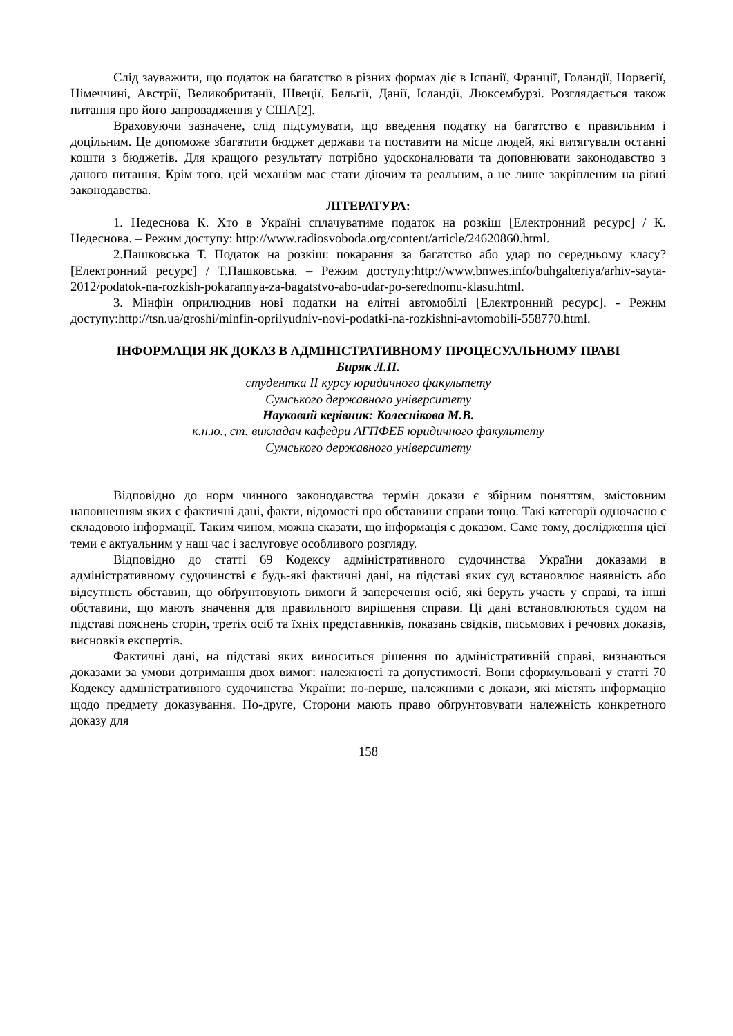Слід зауважити, що податок на багатство в різних формах діє в Іспанії, Франції, Голандії, Норвегії, Німеччині, Австрії, Великобританії, Швеції, Бельгії, Данії, Ісландії, Люксембурзі. Розглядається також питання про його запровадження у США[2].
Враховуючи зазначене, слід підсумувати, що введення податку на багатство є правильним і доцільним. Це допоможе збагатити бюджет держави та поставити на місце людей, які витягували останні кошти з бюджетів. Для кращого результату потрібно удосконалювати та доповнювати законодавство з даного питання. Крім того, цей механізм має стати діючим та реальним, а не лише закріпленим на рівні законодавства.
ЛІТЕРАТУРА:
1. Недеснова К. Хто в Україні сплачуватиме податок на розкіш [Електронний ресурс] / К. Недеснова. – Режим доступу: http://www.radiosvoboda.org/content/article/24620860.html.
2.Пашковська Т. Податок на розкіш: покарання за багатство або удар по середньому класу? [Електронний ресурс] / Т.Пашковська. – Режим доступу:http://www.bnwes.info/buhgalteriya/arhiv-sayta-2012/podatok-na-rozkish-pokarannya-za-bagatstvo-abo-udar-po-serednomu-klasu.html.
3. Мінфін оприлюднив нові податки на елітні автомобілі [Електронний ресурс]. - Режим доступу:http://tsn.ua/groshi/minfin-oprilyudniv-novi-podatki-na-rozkishni-avtomobili-558770.html.
ІНФОРМАЦІЯ ЯК ДОКАЗ В АДМІНІСТРАТИВНОМУ ПРОЦЕСУАЛЬНОМУ ПРАВІ
Биряк Л.П.
студентка ІІ курсу юридичного факультету
Сумського державного університету
Науковий керівник: Колеснікова М.В.
к.н.ю., ст. викладач кафедри АГПФЕБ юридичного факультету
Сумського державного університету
Відповідно до норм чинного законодавства термін докази є збірним поняттям, змістовним наповненням яких є фактичні дані, факти, відомості про обставини справи тощо. Такі категорії одночасно є складовою інформації. Таким чином, можна сказати, що інформація є доказом. Саме тому, дослідження цієї теми є актуальним у наш час і заслуговує особливого розгляду.
Відповідно до статті 69 Кодексу адміністративного судочинства України доказами в адміністративному судочинстві є будь-які фактичні дані, на підставі яких суд встановлює наявність або відсутність обставин, що обґрунтовують вимоги й заперечення осіб, які беруть участь у справі, та інші обставини, що мають значення для правильного вирішення справи. Ці дані встановлюються судом на підставі пояснень сторін, третіх осіб та їхніх представників, показань свідків, письмових і речових доказів, висновків експертів.
Фактичні дані, на підставі яких виноситься рішення по адміністративній справі, визнаються доказами за умови дотримання двох вимог: належності та допустимості. Вони сформульовані у статті 70 Кодексу адміністративного судочинства України: по-перше, належними є докази, які містять інформацію щодо предмету доказування. По-друге, Сторони мають право обґрунтовувати належність конкретного доказу для
158